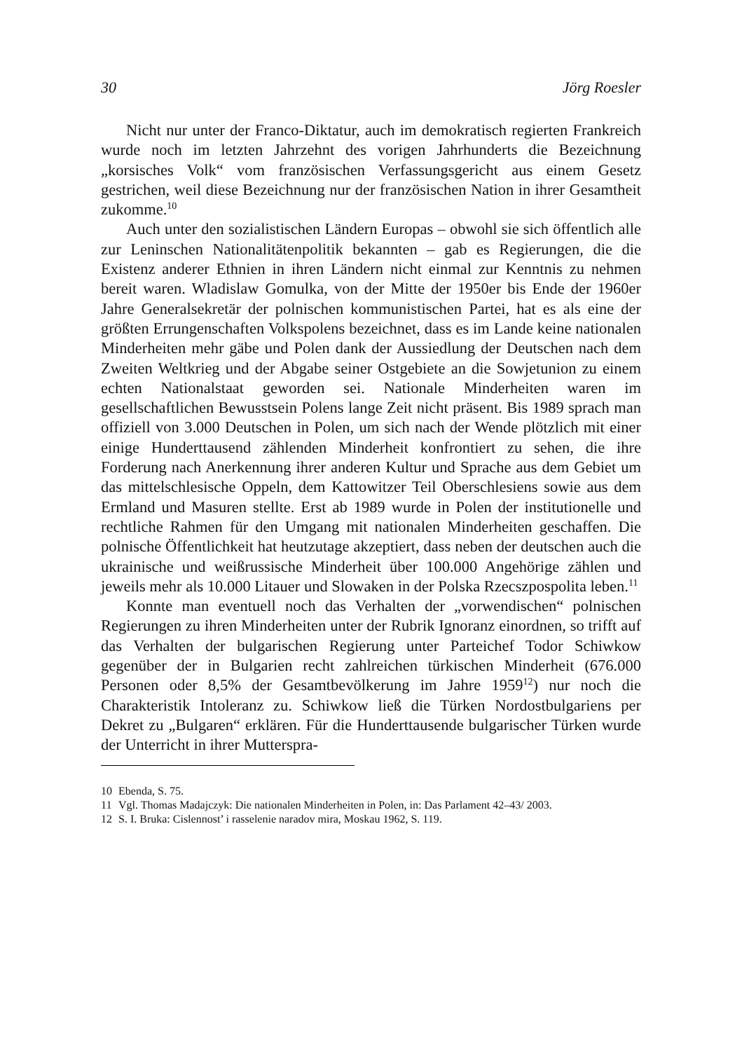30 Jörg Roesler
Nicht nur unter der Franco-Diktatur, auch im demokratisch regierten Frankreich wurde noch im letzten Jahrzehnt des vorigen Jahrhunderts die Bezeichnung „korsisches Volk“ vom französischen Verfassungsgericht aus einem Gesetz gestrichen, weil diese Bezeichnung nur der französischen Nation in ihrer Gesamtheit zukomme.<sup>10</sup>
Auch unter den sozialistischen Ländern Europas – obwohl sie sich öffentlich alle zur Leninschen Nationalitätenpolitik bekannten – gab es Regierungen, die die Existenz anderer Ethnien in ihren Ländern nicht einmal zur Kenntnis zu nehmen bereit waren. Wladislaw Gomulka, von der Mitte der 1950er bis Ende der 1960er Jahre Generalsekretär der polnischen kommunistischen Partei, hat es als eine der größten Errungenschaften Volkspolens bezeichnet, dass es im Lande keine nationalen Minderheiten mehr gäbe und Polen dank der Aussiedlung der Deutschen nach dem Zweiten Weltkrieg und der Abgabe seiner Ostgebiete an die Sowjetunion zu einem echten Nationalstaat geworden sei. Nationale Minderheiten waren im gesellschaftlichen Bewusstsein Polens lange Zeit nicht präsent. Bis 1989 sprach man offiziell von 3.000 Deutschen in Polen, um sich nach der Wende plötzlich mit einer einige Hunderttausend zählenden Minderheit konfrontiert zu sehen, die ihre Forderung nach Anerkennung ihrer anderen Kultur und Sprache aus dem Gebiet um das mittelschlesische Oppeln, dem Kattowitzer Teil Oberschlesiens sowie aus dem Ermland und Masuren stellte. Erst ab 1989 wurde in Polen der institutionelle und rechtliche Rahmen für den Umgang mit nationalen Minderheiten geschaffen. Die polnische Öffentlichkeit hat heutzutage akzeptiert, dass neben der deutschen auch die ukrainische und weißrussische Minderheit über 100.000 Angehörige zählen und jeweils mehr als 10.000 Litauer und Slowaken in der Polska Rzecszpospolita leben.<sup>11</sup>
Konnte man eventuell noch das Verhalten der „vorwendischen“ polnischen Regierungen zu ihren Minderheiten unter der Rubrik Ignoranz einordnen, so trifft auf das Verhalten der bulgarischen Regierung unter Parteichef Todor Schiwkow gegenüber der in Bulgarien recht zahlreichen türkischen Minderheit (676.000 Personen oder 8,5% der Gesamtbevölkerung im Jahre 1959<sup>12</sup>) nur noch die Charakteristik Intoleranz zu. Schiwkow ließ die Türken Nordostbulgariens per Dekret zu „Bulgaren“ erklären. Für die Hunderttausende bulgarischer Türken wurde der Unterricht in ihrer Mutterspra-
10 Ebenda, S. 75.
11 Vgl. Thomas Madajczyk: Die nationalen Minderheiten in Polen, in: Das Parlament 42–43/ 2003.
12 S. I. Bruka: Cislennost’ i rasselenie naradov mira, Moskau 1962, S. 119.